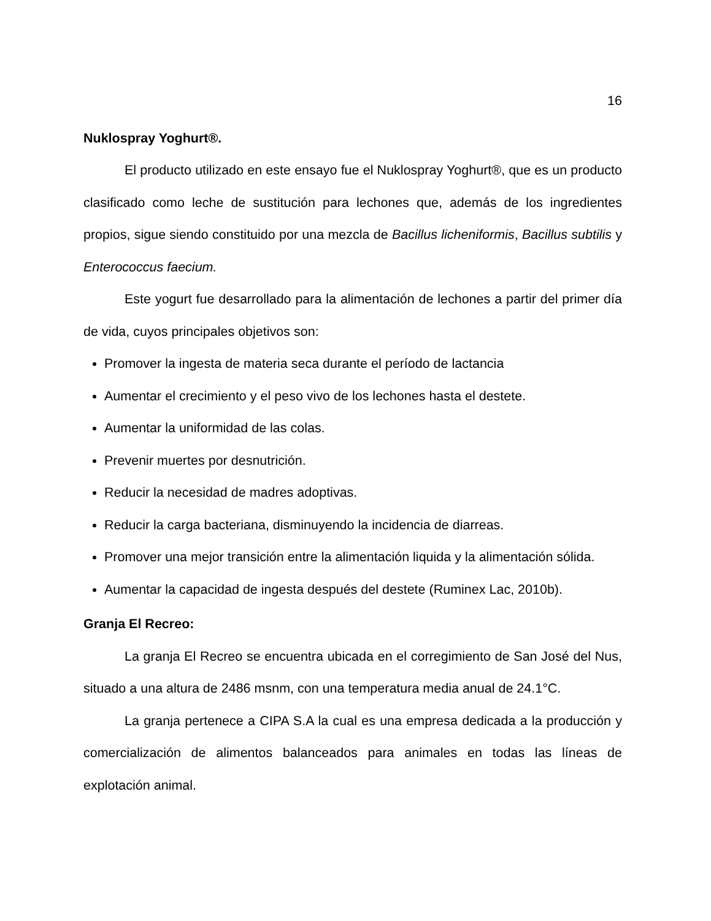16
Nuklospray Yoghurt®.
El producto utilizado en este ensayo fue el Nuklospray Yoghurt®, que es un producto clasificado como leche de sustitución para lechones que, además de los ingredientes propios, sigue siendo constituido por una mezcla de Bacillus licheniformis, Bacillus subtilis y Enterococcus faecium.
Este yogurt fue desarrollado para la alimentación de lechones a partir del primer día de vida, cuyos principales objetivos son:
Promover la ingesta de materia seca durante el período de lactancia
Aumentar el crecimiento y el peso vivo de los lechones hasta el destete.
Aumentar la uniformidad de las colas.
Prevenir muertes por desnutrición.
Reducir la necesidad de madres adoptivas.
Reducir la carga bacteriana, disminuyendo la incidencia de diarreas.
Promover una mejor transición entre la alimentación liquida y la alimentación sólida.
Aumentar la capacidad de ingesta después del destete (Ruminex Lac, 2010b).
Granja El Recreo:
La granja El Recreo se encuentra ubicada en el corregimiento de San José del Nus, situado a una altura de 2486 msnm, con una temperatura media anual de 24.1°C.
La granja pertenece a CIPA S.A la cual es una empresa dedicada a la producción y comercialización de alimentos balanceados para animales en todas las líneas de explotación animal.